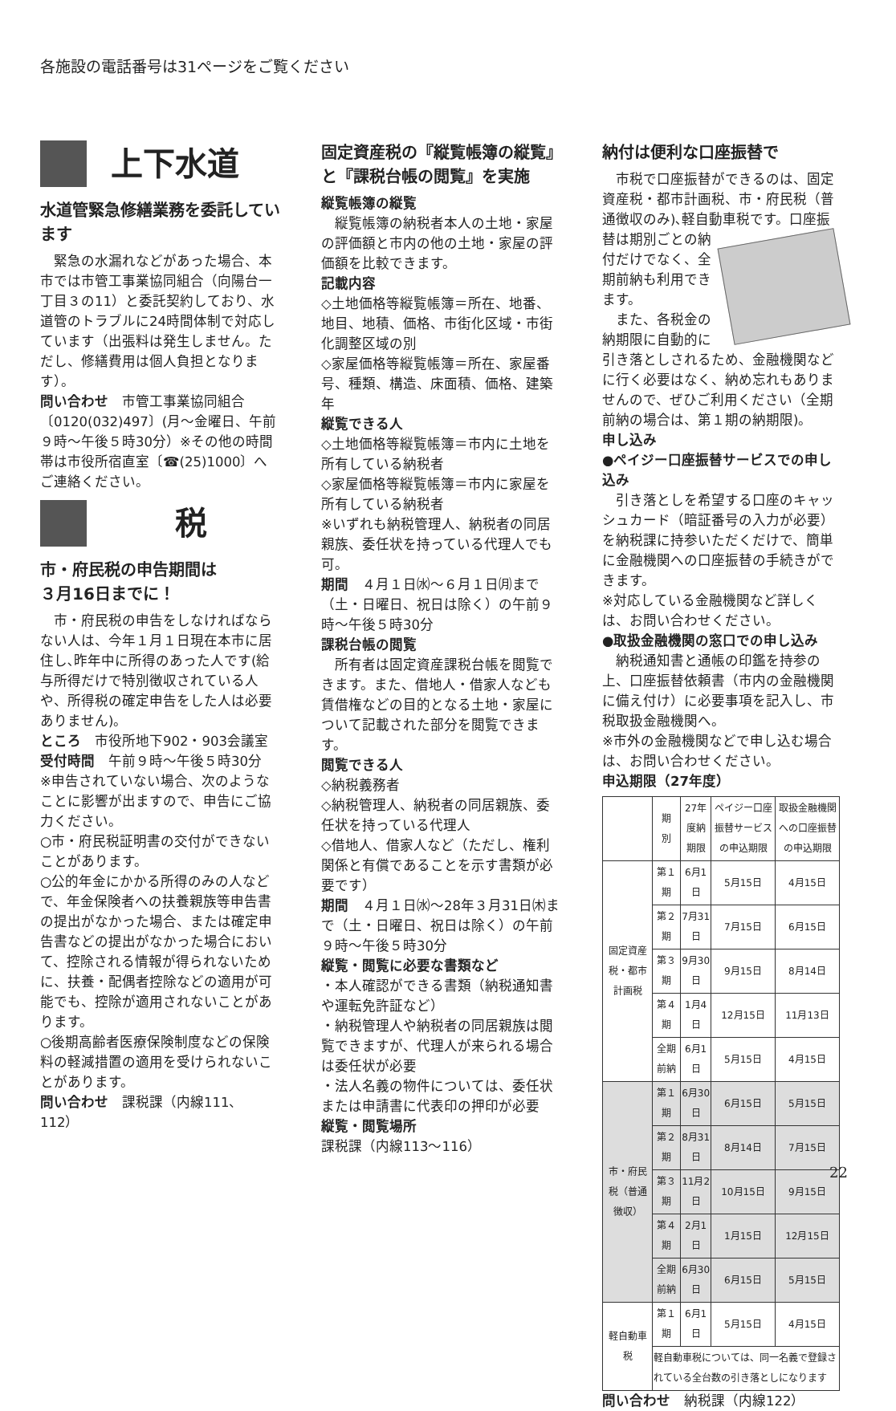各施設の電話番号は31ページをご覧ください
上下水道
水道管緊急修繕業務を委託しています
緊急の水漏れなどがあった場合、本市では市管工事業協同組合（向陽台一丁目３の11）と委託契約しており、水道管のトラブルに24時間体制で対応しています（出張料は発生しません。ただし、修繕費用は個人負担となります）。
問い合わせ　市管工事業協同組合〔0120(032)497〕(月～金曜日、午前９時～午後５時30分）※その他の時間帯は市役所宿直室〔☎(25)1000〕へご連絡ください。
　　税
市・府民税の申告期間は
３月16日までに！
市・府民税の申告をしなければならない人は、今年１月１日現在本市に居住し､昨年中に所得のあった人です(給与所得だけで特別徴収されている人や、所得税の確定申告をした人は必要ありません)。
ところ　市役所地下902・903会議室
受付時間　午前９時～午後５時30分
※申告されていない場合、次のようなことに影響が出ますので、申告にご協力ください。
○市・府民税証明書の交付ができないことがあります。
○公的年金にかかる所得のみの人などで、年金保険者への扶養親族等申告書の提出がなかった場合、または確定申告書などの提出がなかった場合において、控除される情報が得られないために、扶養・配偶者控除などの適用が可能でも、控除が適用されないことがあります。
○後期高齢者医療保険制度などの保険料の軽減措置の適用を受けられないことがあります。
問い合わせ　課税課（内線111、112）
固定資産税の『縦覧帳簿の縦覧』と『課税台帳の閲覧』を実施
縦覧帳簿の縦覧
縦覧帳簿の納税者本人の土地・家屋の評価額と市内の他の土地・家屋の評価額を比較できます。
記載内容
◇土地価格等縦覧帳簿＝所在、地番、地目、地積、価格、市街化区域・市街化調整区域の別
◇家屋価格等縦覧帳簿＝所在、家屋番号、種類、構造、床面積、価格、建築年
縦覧できる人
◇土地価格等縦覧帳簿＝市内に土地を所有している納税者
◇家屋価格等縦覧帳簿＝市内に家屋を所有している納税者
※いずれも納税管理人、納税者の同居親族、委任状を持っている代理人でも可。
期間　４月１日㈬～６月１日㈪まで（土・日曜日、祝日は除く）の午前９時～午後５時30分
課税台帳の閲覧
所有者は固定資産課税台帳を閲覧できます。また、借地人・借家人なども賃借権などの目的となる土地・家屋について記載された部分を閲覧できます。
閲覧できる人
◇納税義務者
◇納税管理人、納税者の同居親族、委任状を持っている代理人
◇借地人、借家人など（ただし、権利関係と有償であることを示す書類が必要です）
期間　４月１日㈬～28年３月31日㈭まで（土・日曜日、祝日は除く）の午前９時～午後５時30分
縦覧・閲覧に必要な書類など
・本人確認ができる書類（納税通知書や運転免許証など）
・納税管理人や納税者の同居親族は閲覧できますが、代理人が来られる場合は委任状が必要
・法人名義の物件については、委任状または申請書に代表印の押印が必要
縦覧・閲覧場所
課税課（内線113～116）
納付は便利な口座振替で
市税で口座振替ができるのは、固定資産税・都市計画税、市・府民税（普通徴収のみ)､軽自動車税です。口座振替は期別ごと の納付だけでなく、全期前納も利用できます。
また、各税金の納期限に自動的に引き落としされるため、金融機関などに行く必要はなく、納め忘れもありませんので、ぜひご利用ください（全期前納の場合は、第１期の納期限)。
申し込み
●ペイジー口座振替サービスでの申し込み
引き落としを希望する口座のキャッシュカード（暗証番号の入力が必要）を納税課に持参いただくだけで、簡単に金融機関への口座振替の手続きができます。
※対応している金融機関など詳しくは、お問い合わせください。
●取扱金融機関の窓口での申し込み
納税通知書と通帳の印鑑を持参の上、口座振替依頼書（市内の金融機関に備え付け）に必要事項を記入し、市税取扱金融機関へ。
※市外の金融機関などで申し込む場合は、お問い合わせください。
申込期限（27年度）
| | 期 別 | 27年度納期限 | ペイジー口座振替サービスの申込期限 | 取扱金融機関への口座振替の申込期限 |
| --- | --- | --- | --- | --- |
| 固定資産税・都市計画税 | 第１期 | 6月1日 | 5月15日 | 4月15日 |
| | 第２期 | 7月31日 | 7月15日 | 6月15日 |
| | 第３期 | 9月30日 | 9月15日 | 8月14日 |
| | 第４期 | 1月4日 | 12月15日 | 11月13日 |
| | 全期前納 | 6月1日 | 5月15日 | 4月15日 |
| 市・府民税（普通徴収） | 第１期 | 6月30日 | 6月15日 | 5月15日 |
| | 第２期 | 8月31日 | 8月14日 | 7月15日 |
| | 第３期 | 11月2日 | 10月15日 | 9月15日 |
| | 第４期 | 2月1日 | 1月15日 | 12月15日 |
| | 全期前納 | 6月30日 | 6月15日 | 5月15日 |
| 軽自動車税 | 第１期 | 6月1日 | 5月15日 | 4月15日 |
| | 軽自動車税については、同一名義で登録されている全台数の引き落としになります | | | |
問い合わせ　納税課（内線122）
22